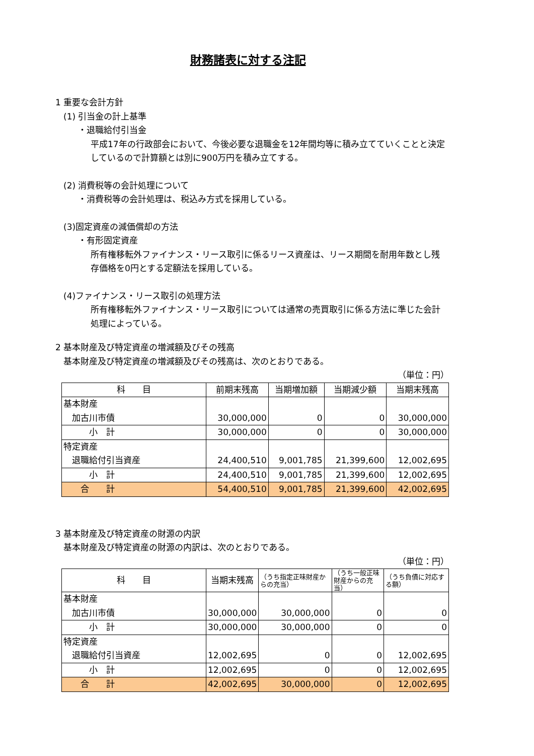財務諸表に対する注記
1 重要な会計方針
(1) 引当金の計上基準
・退職給付引当金
平成17年の行政部会において、今後必要な退職金を12年間均等に積み立てていくことと決定しているので計算額とは別に900万円を積み立てする。
(2) 消費税等の会計処理について
・消費税等の会計処理は、税込み方式を採用している。
(3)固定資産の減価償却の方法
・有形固定資産
所有権移転外ファイナンス・リース取引に係るリース資産は、リース期間を耐用年数とし残存価格を0円とする定額法を採用している。
(4)ファイナンス・リース取引の処理方法
所有権移転外ファイナンス・リース取引については通常の売買取引に係る方法に準じた会計処理によっている。
2 基本財産及び特定資産の増減額及びその残高
基本財産及び特定資産の増減額及びその残高は、次のとおりである。
（単位：円）
| 科 目 | 前期末残高 | 当期増加額 | 当期減少額 | 当期末残高 |
| --- | --- | --- | --- | --- |
| 基本財産 加古川市債 | 30,000,000 | 0 | 0 | 30,000,000 |
| 小 計 | 30,000,000 | 0 | 0 | 30,000,000 |
| 特定資産 退職給付引当資産 | 24,400,510 | 9,001,785 | 21,399,600 | 12,002,695 |
| 小 計 | 24,400,510 | 9,001,785 | 21,399,600 | 12,002,695 |
| 合 計 | 54,400,510 | 9,001,785 | 21,399,600 | 42,002,695 |
3 基本財産及び特定資産の財源の内訳
基本財産及び特定資産の財源の内訳は、次のとおりである。
（単位：円）
| 科 目 | 当期末残高 | （うち指定正味財産からの充当） | （うち一般正味財産からの充当） | （うち負債に対応する額） |
| --- | --- | --- | --- | --- |
| 基本財産 加古川市債 | 30,000,000 | 30,000,000 | 0 | 0 |
| 小 計 | 30,000,000 | 30,000,000 | 0 | 0 |
| 特定資産 退職給付引当資産 | 12,002,695 | 0 | 0 | 12,002,695 |
| 小 計 | 12,002,695 | 0 | 0 | 12,002,695 |
| 合 計 | 42,002,695 | 30,000,000 | 0 | 12,002,695 |